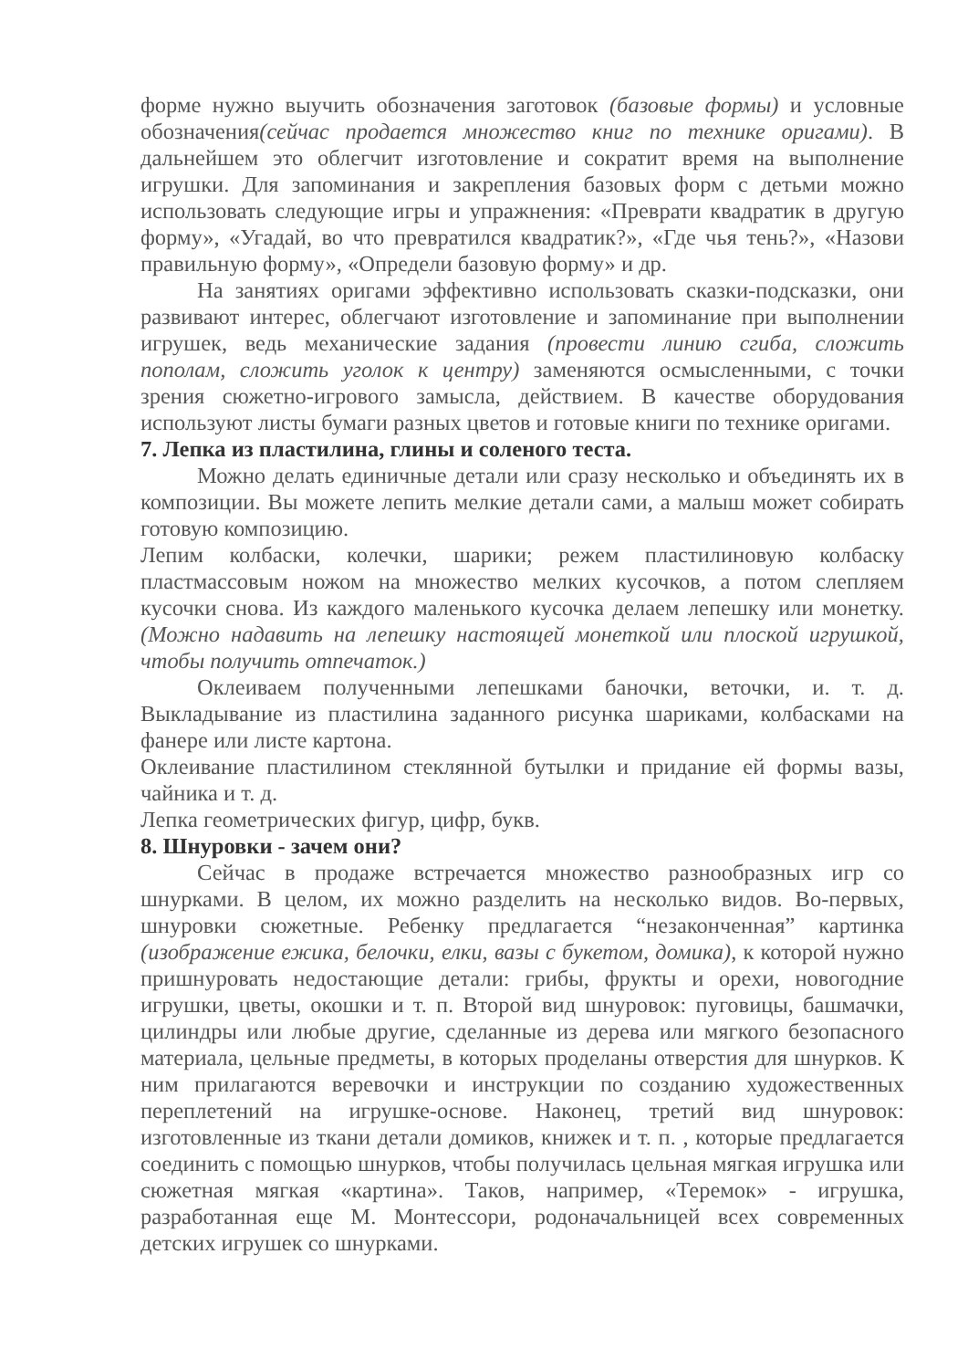форме нужно выучить обозначения заготовок (базовые формы) и условные обозначения(сейчас продается множество книг по технике оригами). В дальнейшем это облегчит изготовление и сократит время на выполнение игрушки. Для запоминания и закрепления базовых форм с детьми можно использовать следующие игры и упражнения: «Преврати квадратик в другую форму», «Угадай, во что превратился квадратик?», «Где чья тень?», «Назови правильную форму», «Определи базовую форму» и др.
На занятиях оригами эффективно использовать сказки-подсказки, они развивают интерес, облегчают изготовление и запоминание при выполнении игрушек, ведь механические задания (провести линию сгиба, сложить пополам, сложить уголок к центру) заменяются осмысленными, с точки зрения сюжетно-игрового замысла, действием. В качестве оборудования используют листы бумаги разных цветов и готовые книги по технике оригами.
7. Лепка из пластилина, глины и соленого теста.
Можно делать единичные детали или сразу несколько и объединять их в композиции. Вы можете лепить мелкие детали сами, а малыш может собирать готовую композицию.
Лепим колбаски, колечки, шарики; режем пластилиновую колбаску пластмассовым ножом на множество мелких кусочков, а потом слепляем кусочки снова. Из каждого маленького кусочка делаем лепешку или монетку. (Можно надавить на лепешку настоящей монеткой или плоской игрушкой, чтобы получить отпечаток.)
Оклеиваем полученными лепешками баночки, веточки, и. т. д. Выкладывание из пластилина заданного рисунка шариками, колбасками на фанере или листе картона.
Оклеивание пластилином стеклянной бутылки и придание ей формы вазы, чайника и т. д.
Лепка геометрических фигур, цифр, букв.
8. Шнуровки - зачем они?
Сейчас в продаже встречается множество разнообразных игр со шнурками. В целом, их можно разделить на несколько видов. Во-первых, шнуровки сюжетные. Ребенку предлагается “незаконченная” картинка (изображение ежика, белочки, елки, вазы с букетом, домика), к которой нужно пришнуровать недостающие детали: грибы, фрукты и орехи, новогодние игрушки, цветы, окошки и т. п. Второй вид шнуровок: пуговицы, башмачки, цилиндры или любые другие, сделанные из дерева или мягкого безопасного материала, цельные предметы, в которых проделаны отверстия для шнурков. К ним прилагаются веревочки и инструкции по созданию художественных переплетений на игрушке-основе. Наконец, третий вид шнуровок: изготовленные из ткани детали домиков, книжек и т. п. , которые предлагается соединить с помощью шнурков, чтобы получилась цельная мягкая игрушка или сюжетная мягкая «картина». Таков, например, «Теремок» - игрушка, разработанная еще М. Монтессори, родоначальницей всех современных детских игрушек со шнурками.